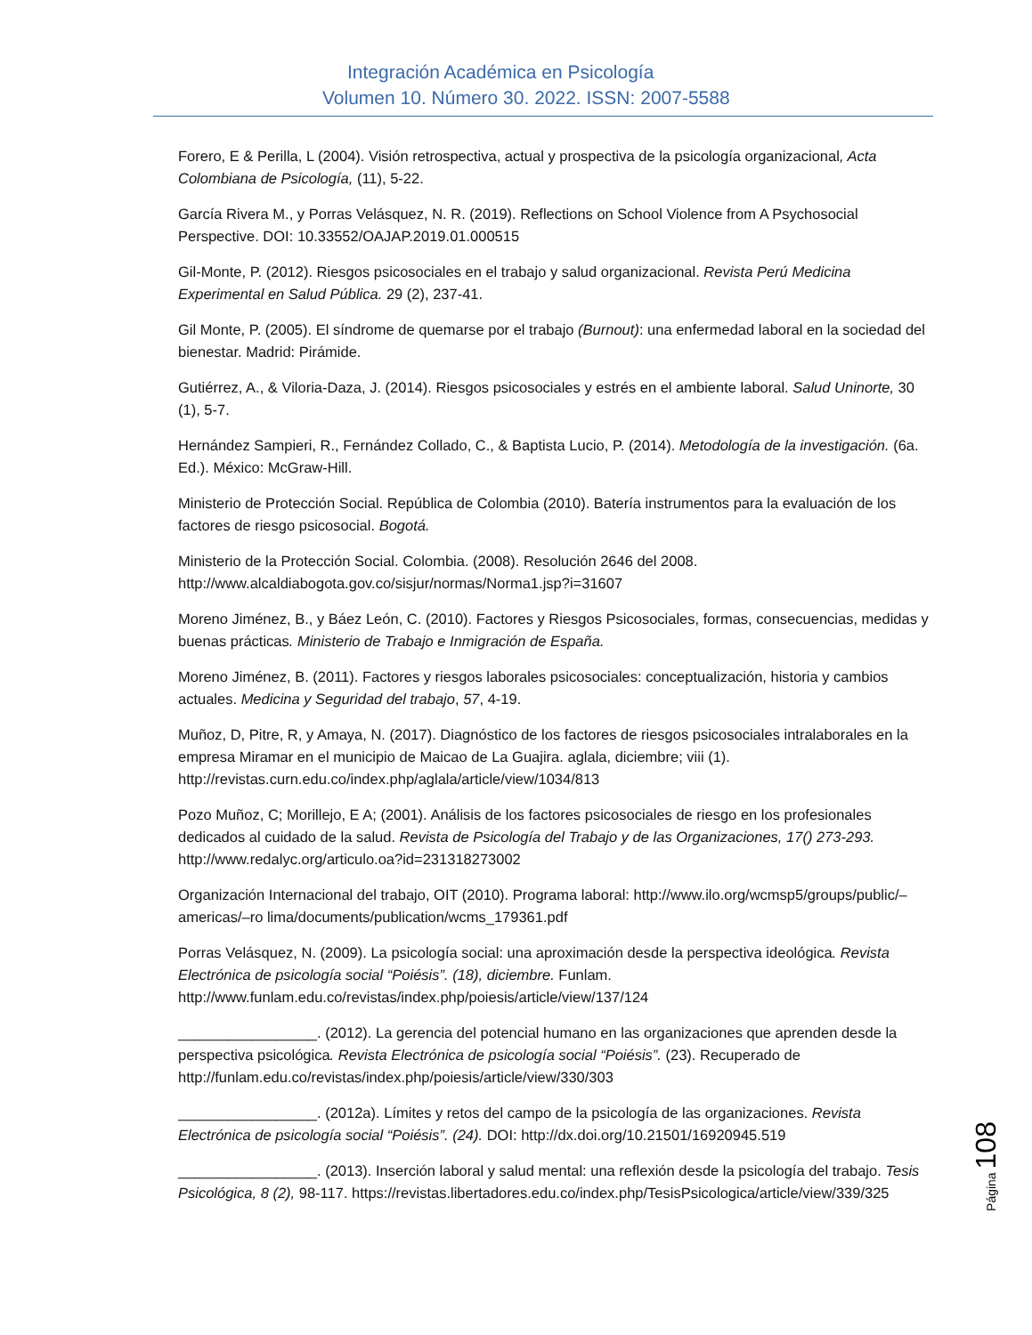Integración Académica en Psicología
Volumen 10. Número 30. 2022. ISSN: 2007-5588
Forero, E & Perilla, L (2004). Visión retrospectiva, actual y prospectiva de la psicología organizacional, Acta Colombiana de Psicología, (11), 5-22.
García Rivera M., y Porras Velásquez, N. R. (2019). Reflections on School Violence from A Psychosocial Perspective. DOI: 10.33552/OAJAP.2019.01.000515
Gil-Monte, P. (2012). Riesgos psicosociales en el trabajo y salud organizacional. Revista Perú Medicina Experimental en Salud Pública. 29 (2), 237-41.
Gil Monte, P. (2005). El síndrome de quemarse por el trabajo (Burnout): una enfermedad laboral en la sociedad del bienestar. Madrid: Pirámide.
Gutiérrez, A., & Viloria-Daza, J. (2014). Riesgos psicosociales y estrés en el ambiente laboral. Salud Uninorte, 30 (1), 5-7.
Hernández Sampieri, R., Fernández Collado, C., & Baptista Lucio, P. (2014). Metodología de la investigación. (6a. Ed.). México: McGraw-Hill.
Ministerio de Protección Social. República de Colombia (2010). Batería instrumentos para la evaluación de los factores de riesgo psicosocial. Bogotá.
Ministerio de la Protección Social. Colombia. (2008). Resolución 2646 del 2008. http://www.alcaldiabogota.gov.co/sisjur/normas/Norma1.jsp?i=31607
Moreno Jiménez, B., y Báez León, C. (2010). Factores y Riesgos Psicosociales, formas, consecuencias, medidas y buenas prácticas. Ministerio de Trabajo e Inmigración de España.
Moreno Jiménez, B. (2011). Factores y riesgos laborales psicosociales: conceptualización, historia y cambios actuales. Medicina y Seguridad del trabajo, 57, 4-19.
Muñoz, D, Pitre, R, y Amaya, N. (2017). Diagnóstico de los factores de riesgos psicosociales intralaborales en la empresa Miramar en el municipio de Maicao de La Guajira. aglala, diciembre; viii (1). http://revistas.curn.edu.co/index.php/aglala/article/view/1034/813
Pozo Muñoz, C; Morillejo, E A; (2001). Análisis de los factores psicosociales de riesgo en los profesionales dedicados al cuidado de la salud. Revista de Psicología del Trabajo y de las Organizaciones, 17() 273-293. http://www.redalyc.org/articulo.oa?id=231318273002
Organización Internacional del trabajo, OIT (2010). Programa laboral: http://www.ilo.org/wcmsp5/groups/public/–americas/–ro lima/documents/publication/wcms_179361.pdf
Porras Velásquez, N. (2009). La psicología social: una aproximación desde la perspectiva ideológica. Revista Electrónica de psicología social “Poiésis”. (18), diciembre. Funlam. http://www.funlam.edu.co/revistas/index.php/poiesis/article/view/137/124
_________________. (2012). La gerencia del potencial humano en las organizaciones que aprenden desde la perspectiva psicológica. Revista Electrónica de psicología social “Poiésis”. (23). Recuperado de http://funlam.edu.co/revistas/index.php/poiesis/article/view/330/303
_________________. (2012a). Límites y retos del campo de la psicología de las organizaciones. Revista Electrónica de psicología social “Poiésis”. (24). DOI: http://dx.doi.org/10.21501/16920945.519
_________________. (2013). Inserción laboral y salud mental: una reflexión desde la psicología del trabajo. Tesis Psicológica, 8 (2), 98-117. https://revistas.libertadores.edu.co/index.php/TesisPsicologica/article/view/339/325
Página 108